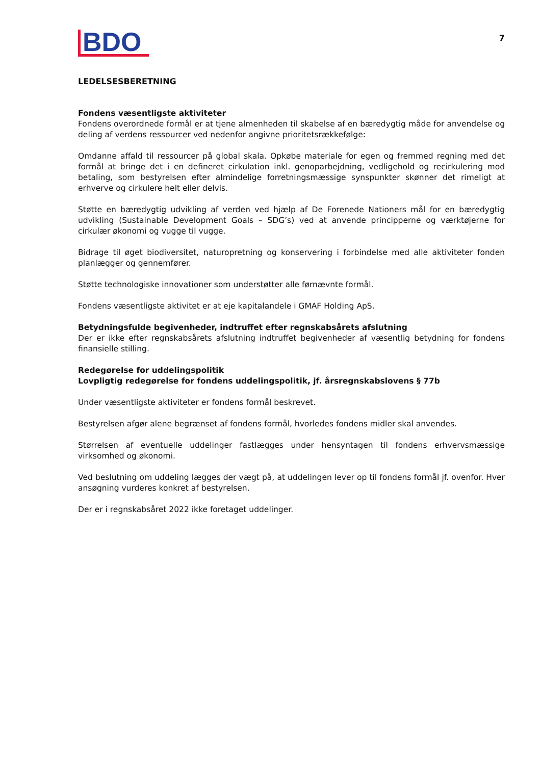BDO
7
LEDELSESBERETNING
Fondens væsentligste aktiviteter
Fondens overordnede formål er at tjene almenheden til skabelse af en bæredygtig måde for anvendelse og deling af verdens ressourcer ved nedenfor angivne prioritetsrækkefølge:
Omdanne affald til ressourcer på global skala. Opkøbe materiale for egen og fremmed regning med det formål at bringe det i en defineret cirkulation inkl. genoparbejdning, vedligehold og recirkulering mod betaling, som bestyrelsen efter almindelige forretningsmæssige synspunkter skønner det rimeligt at erhverve og cirkulere helt eller delvis.
Støtte en bæredygtig udvikling af verden ved hjælp af De Forenede Nationers mål for en bæredygtig udvikling (Sustainable Development Goals – SDG’s) ved at anvende principperne og værktøjerne for cirkulær økonomi og vugge til vugge.
Bidrage til øget biodiversitet, naturopretning og konservering i forbindelse med alle aktiviteter fonden planlægger og gennemfører.
Støtte technologiske innovationer som understøtter alle førnævnte formål.
Fondens væsentligste aktivitet er at eje kapitalandele i GMAF Holding ApS.
Betydningsfulde begivenheder, indtruffet efter regnskabsårets afslutning
Der er ikke efter regnskabsårets afslutning indtruffet begivenheder af væsentlig betydning for fondens finansielle stilling.
Redegørelse for uddelingspolitik
Lovpligtig redegørelse for fondens uddelingspolitik, jf. årsregnskabslovens § 77b
Under væsentligste aktiviteter er fondens formål beskrevet.
Bestyrelsen afgør alene begrænset af fondens formål, hvorledes fondens midler skal anvendes.
Størrelsen af eventuelle uddelinger fastlægges under hensyntagen til fondens erhvervsmæssige virksomhed og økonomi.
Ved beslutning om uddeling lægges der vægt på, at uddelingen lever op til fondens formål jf. ovenfor. Hver ansøgning vurderes konkret af bestyrelsen.
Der er i regnskabsåret 2022 ikke foretaget uddelinger.